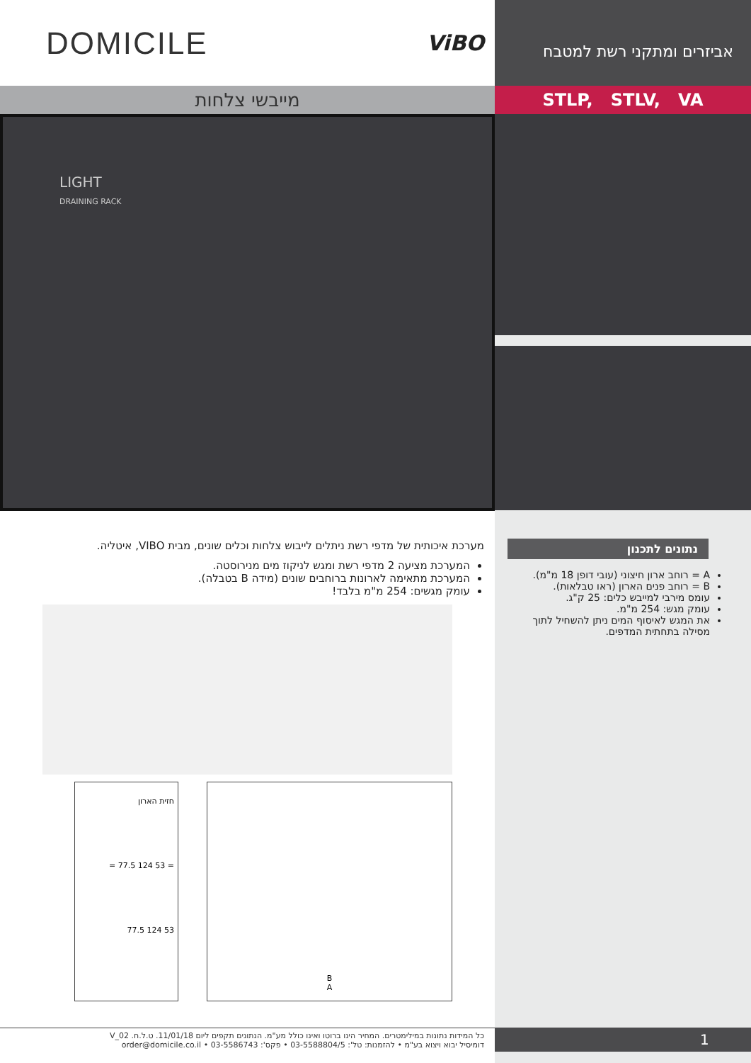DOMICILE ViBO
מייבשי צלחות
LIGHT
DRAINING RACK
מערכת איכותית של מדפי רשת ניתלים לייבוש צלחות וכלים שונים, מבית VIBO, איטליה.
המערכת מציעה 2 מדפי רשת ומגש לניקוז מים מנירוסטה.
המערכת מתאימה לארונות ברוחבים שונים (מידה B בטבלה).
עומק מגשים: 254 מ"מ בלבד!
חזית הארון
= 77.5 124 53 =
77.5 124 53
B
A
כל המידות נתונות במילימטרים. המחיר הינו ברוטו ואינו כולל מע"מ. הנתונים תקפים ליום 11/01/18. ט.ל.ח. V_02
דומיסיל יבוא ויצוא בע"מ • להזמנות: טל': 03-5588804/5 • פקס': 03-5586743 • order@domicile.co.il
אביזרים ומתקני רשת למטבח
STLP, STLV, VA
נתונים לתכנון
A = רוחב ארון חיצוני (עובי דופן 18 מ"מ).
B = רוחב פנים הארון (ראו טבלאות).
עומס מירבי למייבש כלים: 25 ק"ג.
עומק מגש: 254 מ"מ.
את המגש לאיסוף המים ניתן להשחיל לתוך מסילה בתחתית המדפים.
1